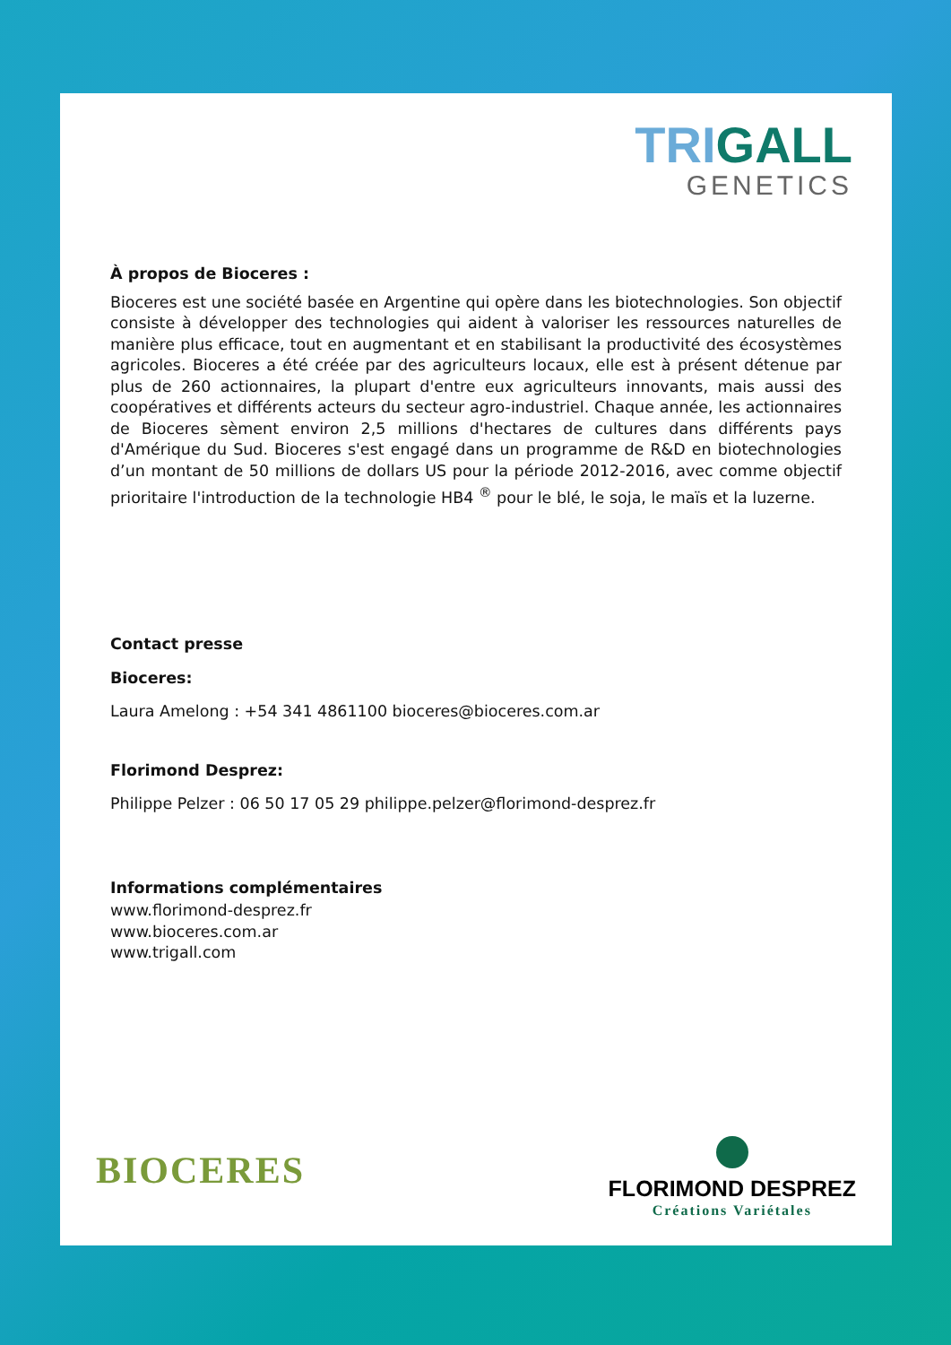TRIGALL
GENETICS
À propos de Bioceres :
Bioceres est une société basée en Argentine qui opère dans les biotechnologies. Son objectif consiste à développer des technologies qui aident à valoriser les ressources naturelles de manière plus efficace, tout en augmentant et en stabilisant la productivité des écosystèmes agricoles. Bioceres a été créée par des agriculteurs locaux, elle est à présent détenue par plus de 260 actionnaires, la plupart d'entre eux agriculteurs innovants, mais aussi des coopératives et différents acteurs du secteur agro-industriel. Chaque année, les actionnaires de Bioceres sèment environ 2,5 millions d'hectares de cultures dans différents pays d'Amérique du Sud. Bioceres s'est engagé dans un programme de R&D en biotechnologies d’un montant de 50 millions de dollars US pour la période 2012-2016, avec comme objectif prioritaire l'introduction de la technologie HB4 <sup>®</sup> pour le blé, le soja, le maïs et la luzerne.
Contact presse
Bioceres:
Laura Amelong : +54 341 4861100 bioceres@bioceres.com.ar
Florimond Desprez:
Philippe Pelzer : 06 50 17 05 29 philippe.pelzer@florimond-desprez.fr
Informations complémentaires
www.florimond-desprez.fr
www.bioceres.com.ar
www.trigall.com
BIOCERES
FLORIMOND DESPREZ
Créations Variétales